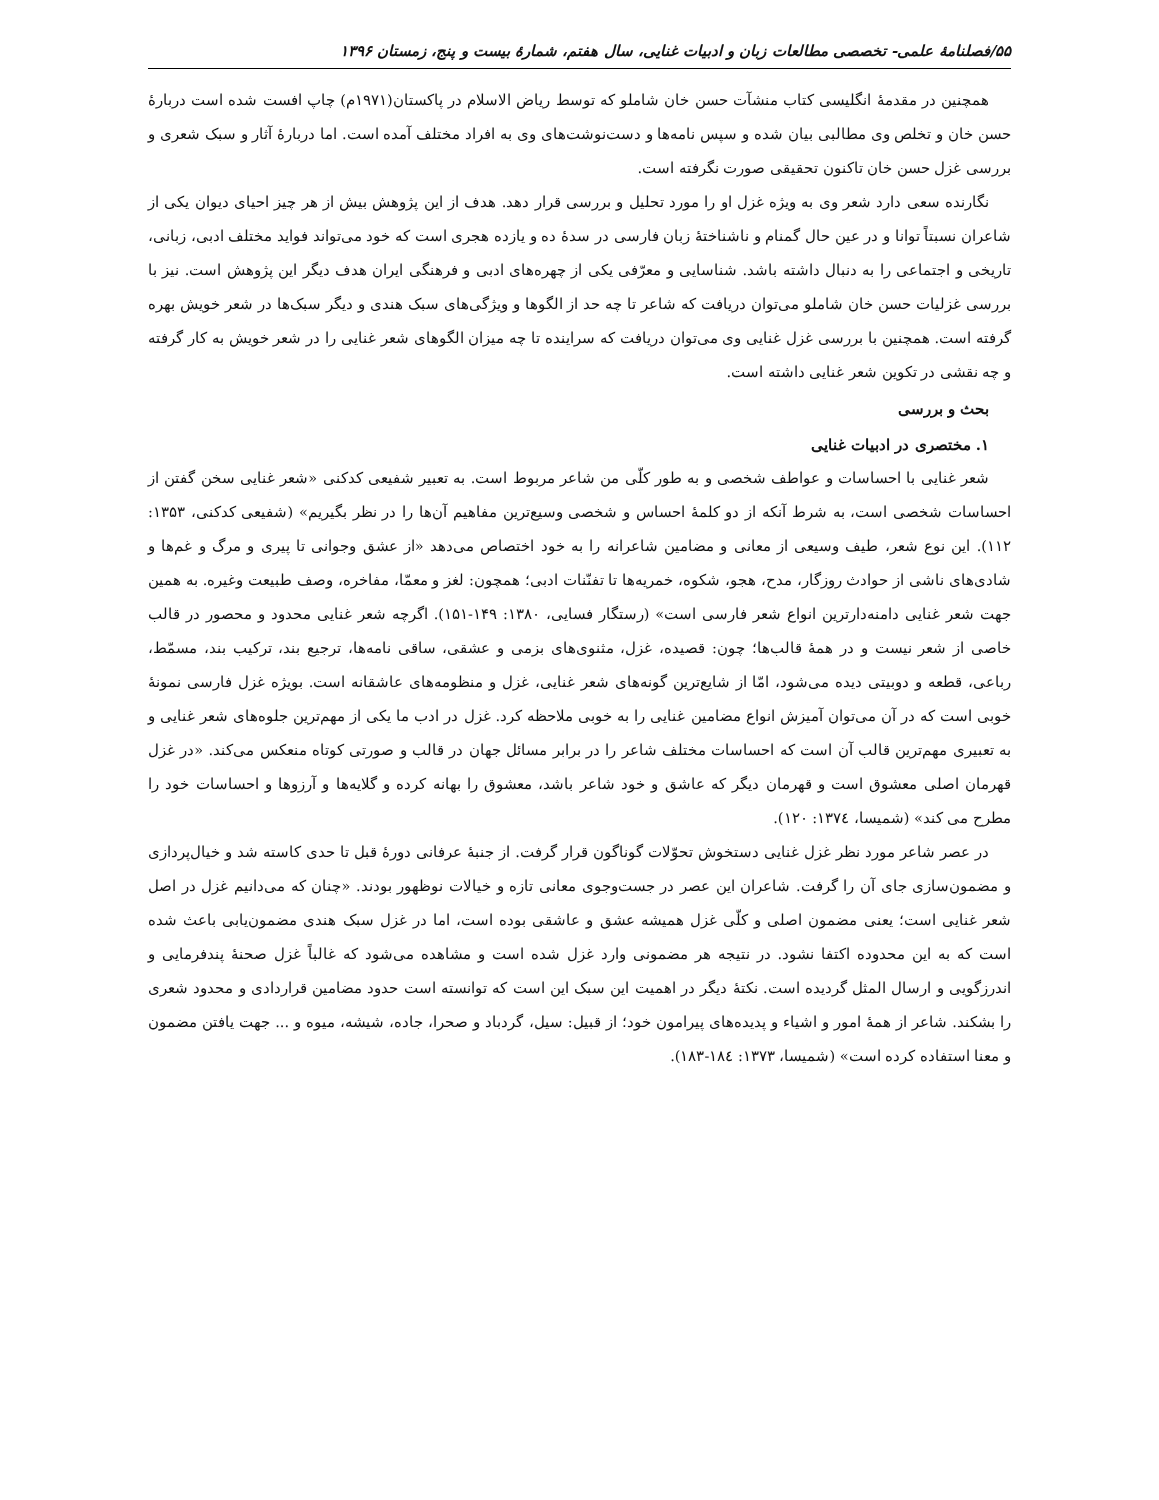۵۵/فصلنامهٔ علمی- تخصصی مطالعات زبان و ادبیات غنایی، سال هفتم، شمارهٔ بیست و پنج، زمستان ۱۳۹۶
همچنین در مقدمهٔ انگلیسی کتاب منشآت حسن خان شاملو که توسط ریاض الاسلام در پاکستان(۱۹۷۱م) چاپ افست شده است دربارهٔ حسن خان و تخلص وی مطالبی بیان شده و سپس نامه‌ها و دست‌نوشت‌های وی به افراد مختلف آمده است. اما دربارهٔ آثار و سبک شعری و بررسی غزل حسن خان تاکنون تحقیقی صورت نگرفته است.
نگارنده سعی دارد شعر وی به ویژه غزل او را مورد تحلیل و بررسی قرار دهد. هدف از این پژوهش بیش از هر چیز احیای دیوان یکی از شاعران نسبتاً توانا و در عین حال گمنام و ناشناختهٔ زبان فارسی در سدهٔ ده و یازده هجری است که خود می‌تواند فواید مختلف ادبی، زبانی، تاریخی و اجتماعی را به دنبال داشته باشد. شناسایی و معرّفی یکی از چهره‌های ادبی و فرهنگی ایران هدف دیگر این پژوهش است. نیز با بررسی غزلیات حسن خان شاملو می‌توان دریافت که شاعر تا چه حد از الگوها و ویژگی‌های سبک هندی و دیگر سبک‌ها در شعر خویش بهره گرفته است. همچنین با بررسی غزل غنایی وی می‌توان دریافت که سراینده تا چه میزان الگوهای شعر غنایی را در شعر خویش به کار گرفته و چه نقشی در تکوین شعر غنایی داشته است.
بحث و بررسی
۱. مختصری در ادبیات غنایی
شعر غنایی با احساسات و عواطف شخصی و به طور کلّی من شاعر مربوط است. به تعبیر شفیعی کدکنی «شعر غنایی سخن گفتن از احساسات شخصی است، به شرط آنکه از دو کلمهٔ احساس و شخصی وسیع‌ترین مفاهیم آن‌ها را در نظر بگیریم» (شفیعی کدکنی، ۱۳۵۳: ۱۱۲). این نوع شعر، طیف وسیعی از معانی و مضامین شاعرانه را به خود اختصاص می‌دهد «از عشق وجوانی تا پیری و مرگ و غم‌ها و شادی‌های ناشی از حوادث روزگار، مدح، هجو، شکوه، خمریه‌ها تا تفنّنات ادبی؛ همچون: لغز و معمّا، مفاخره، وصف طبیعت وغیره. به همین جهت شعر غنایی دامنه‌دارترین انواع شعر فارسی است» (رستگار فسایی، ۱۳۸۰: ۱۴۹-۱۵۱). اگرچه شعر غنایی محدود و محصور در قالب خاصی از شعر نیست و در همهٔ قالب‌ها؛ چون: قصیده، غزل، مثنوی‌های بزمی و عشقی، ساقی نامه‌ها، ترجیع بند، ترکیب بند، مسمّط، رباعی، قطعه و دوبیتی دیده می‌شود، امّا از شایع‌ترین گونه‌های شعر غنایی، غزل و منظومه‌های عاشقانه است. بویژه غزل فارسی نمونهٔ خوبی است که در آن می‌توان آمیزش انواع مضامین غنایی را به خوبی ملاحظه کرد. غزل در ادب ما یکی از مهم‌ترین جلوه‌های شعر غنایی و به تعبیری مهم‌ترین قالب آن است که احساسات مختلف شاعر را در برابر مسائل جهان در قالب و صورتی کوتاه منعکس می‌کند. «در غزل قهرمان اصلی معشوق است و قهرمان دیگر که عاشق و خود شاعر باشد، معشوق را بهانه کرده و گلایه‌ها و آرزوها و احساسات خود را مطرح می کند» (شمیسا، ۱۳۷٤: ۱۲۰).
در عصر شاعر مورد نظر غزل غنایی دستخوش تحوّلات گوناگون قرار گرفت. از جنبهٔ عرفانی دورهٔ قبل تا حدی کاسته شد و خیال‌پردازی و مضمون‌سازی جای آن را گرفت. شاعران این عصر در جست‌وجوی معانی تازه و خیالات نوظهور بودند. «چنان که می‌دانیم غزل در اصل شعر غنایی است؛ یعنی مضمون اصلی و کلّی غزل همیشه عشق و عاشقی بوده است، اما در غزل سبک هندی مضمون‌یابی باعث شده است که به این محدوده اکتفا نشود. در نتیجه هر مضمونی وارد غزل شده است و مشاهده می‌شود که غالباً غزل صحنهٔ پندفرمایی و اندرزگویی و ارسال المثل گردیده است. نکتهٔ دیگر در اهمیت این سبک این است که توانسته است حدود مضامین قراردادی و محدود شعری را بشکند. شاعر از همهٔ امور و اشیاء و پدیده‌های پیرامون خود؛ از قبیل: سیل، گردباد و صحرا، جاده، شیشه، میوه و ... جهت یافتن مضمون و معنا استفاده کرده است» (شمیسا، ۱۳۷۳: ۱۸٤-۱۸۳).